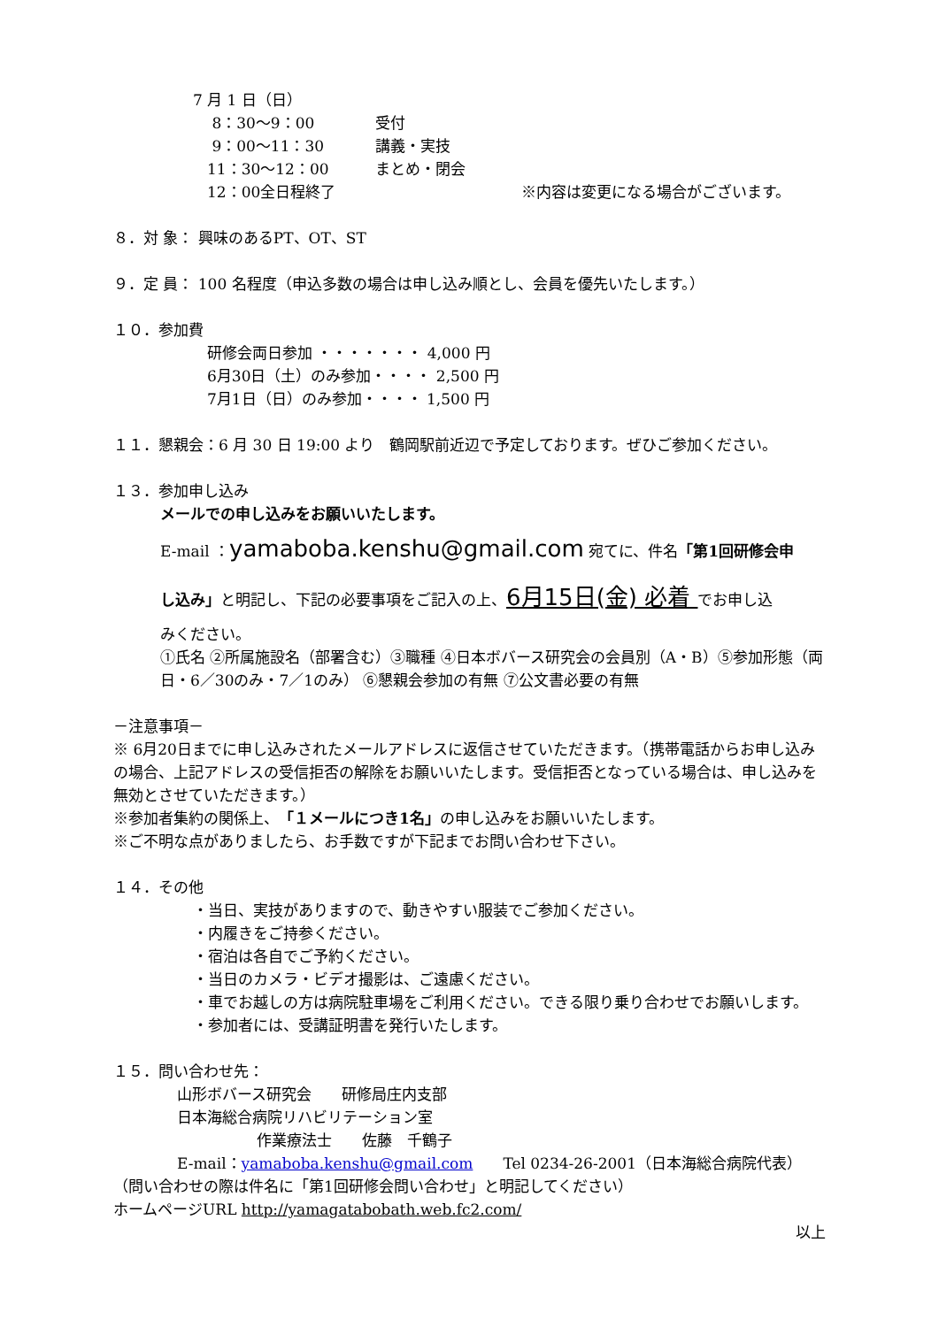7 月 1 日（日）
8：30〜9：00 受付
9：00〜11：30 講義・実技
11：30〜12：00 まとめ・閉会
12：00全日程終了 ※内容は変更になる場合がございます。
８．対 象： 興味のあるPT、OT、ST
９．定 員： 100 名程度（申込多数の場合は申し込み順とし、会員を優先いたします。）
１０．参加費
研修会両日参加 ・・・・・・・ 4,000 円
6月30日（土）のみ参加・・・・ 2,500 円
7月1日（日）のみ参加・・・・ 1,500 円
１１．懇親会：6 月 30 日 19:00 より　鶴岡駅前近辺で予定しております。ぜひご参加ください。
１３．参加申し込み
メールでの申し込みをお願いいたします。
E-mail ：yamaboba.kenshu@gmail.com 宛てに、件名「第1回研修会申
し込み」と明記し、下記の必要事項をご記入の上、6月15日(金) 必着 でお申し込
みください。
①氏名 ②所属施設名（部署含む）③職種 ④日本ボバース研究会の会員別（A・B）⑤参加形態（両日・6／30のみ・7／1のみ） ⑥懇親会参加の有無 ⑦公文書必要の有無
－注意事項－
※ 6月20日までに申し込みされたメールアドレスに返信させていただきます。（携帯電話からお申し込みの場合、上記アドレスの受信拒否の解除をお願いいたします。受信拒否となっている場合は、申し込みを無効とさせていただきます。）
※参加者集約の関係上、「１メールにつき1名」の申し込みをお願いいたします。
※ご不明な点がありましたら、お手数ですが下記までお問い合わせ下さい。
１４．その他
・当日、実技がありますので、動きやすい服装でご参加ください。
・内履きをご持参ください。
・宿泊は各自でご予約ください。
・当日のカメラ・ビデオ撮影は、ご遠慮ください。
・車でお越しの方は病院駐車場をご利用ください。できる限り乗り合わせでお願いします。
・参加者には、受講証明書を発行いたします。
１５．問い合わせ先：
山形ボバース研究会　　研修局庄内支部
日本海総合病院リハビリテーション室
作業療法士　　佐藤　千鶴子
E-mail：yamaboba.kenshu@gmail.com　　Tel 0234-26-2001（日本海総合病院代表）
（問い合わせの際は件名に「第1回研修会問い合わせ」と明記してください）
ホームページURL http://yamagatabobath.web.fc2.com/
以上